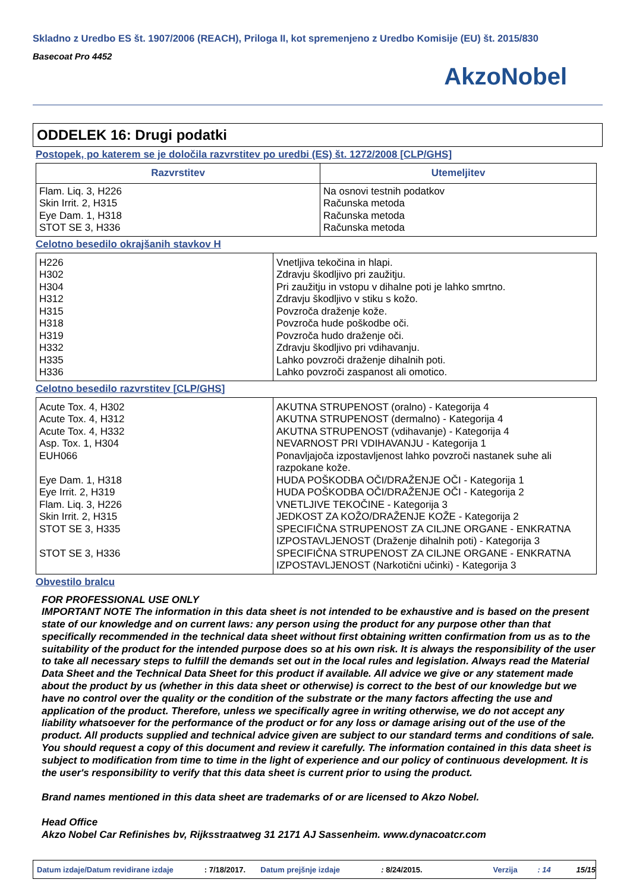Skladno z Uredbo ES št. 1907/2006 (REACH), Priloga II, kot spremenjeno z Uredbo Komisije (EU) št. 2015/830
Basecoat Pro 4452
AkzoNobel
ODDELEK 16: Drugi podatki
Postopek, po katerem se je določila razvrstitev po uredbi (ES) št. 1272/2008 [CLP/GHS]
| Razvrstitev | Utemeljitev |
| --- | --- |
| Flam. Liq. 3, H226 Skin Irrit. 2, H315 Eye Dam. 1, H318 STOT SE 3, H336 | Na osnovi testnih podatkov Računska metoda Računska metoda Računska metoda |
Celotno besedilo okrajšanih stavkov H
| H226 H302 H304 H312 H315 H318 H319 H332 H335 H336 | Vnetljiva tekočina in hlapi. Zdravju škodljivo pri zaužitju. Pri zaužitju in vstopu v dihalne poti je lahko smrtno. Zdravju škodljivo v stiku s kožo. Povzroča draženje kože. Povzroča hude poškodbe oči. Povzroča hudo draženje oči. Zdravju škodljivo pri vdihavanju. Lahko povzroči draženje dihalnih poti. Lahko povzroči zaspanost ali omotico. |
Celotno besedilo razvrstitev [CLP/GHS]
| Acute Tox. 4, H302 Acute Tox. 4, H312 Acute Tox. 4, H332 Asp. Tox. 1, H304 EUH066 Eye Dam. 1, H318 Eye Irrit. 2, H319 Flam. Liq. 3, H226 Skin Irrit. 2, H315 STOT SE 3, H335 STOT SE 3, H336 | AKUTNA STRUPENOST (oralno) - Kategorija 4 AKUTNA STRUPENOST (dermalno) - Kategorija 4 AKUTNA STRUPENOST (vdihavanje) - Kategorija 4 NEVARNOST PRI VDIHAVANJU - Kategorija 1 Ponavljajoča izpostavljenost lahko povzroči nastanek suhe ali razpokane kože. HUDA POŠKODBA OČI/DRAŽENJE OČI - Kategorija 1 HUDA POŠKODBA OČI/DRAŽENJE OČI - Kategorija 2 VNETLJIVE TEKOČINE - Kategorija 3 JEDKOST ZA KOŽO/DRAŽENJE KOŽE - Kategorija 2 SPECIFIČNA STRUPENOST ZA CILJNE ORGANE - ENKRATNA IZPOSTAVLJENOST (Draženje dihalnih poti) - Kategorija 3 SPECIFIČNA STRUPENOST ZA CILJNE ORGANE - ENKRATNA IZPOSTAVLJENOST (Narkotični učinki) - Kategorija 3 |
Obvestilo bralcu
FOR PROFESSIONAL USE ONLY
IMPORTANT NOTE The information in this data sheet is not intended to be exhaustive and is based on the present state of our knowledge and on current laws: any person using the product for any purpose other than that specifically recommended in the technical data sheet without first obtaining written confirmation from us as to the suitability of the product for the intended purpose does so at his own risk. It is always the responsibility of the user to take all necessary steps to fulfill the demands set out in the local rules and legislation. Always read the Material Data Sheet and the Technical Data Sheet for this product if available. All advice we give or any statement made about the product by us (whether in this data sheet or otherwise) is correct to the best of our knowledge but we have no control over the quality or the condition of the substrate or the many factors affecting the use and application of the product. Therefore, unless we specifically agree in writing otherwise, we do not accept any liability whatsoever for the performance of the product or for any loss or damage arising out of the use of the product. All products supplied and technical advice given are subject to our standard terms and conditions of sale. You should request a copy of this document and review it carefully. The information contained in this data sheet is subject to modification from time to time in the light of experience and our policy of continuous development. It is the user's responsibility to verify that this data sheet is current prior to using the product.
Brand names mentioned in this data sheet are trademarks of or are licensed to Akzo Nobel.
Head Office
Akzo Nobel Car Refinishes bv, Rijksstraatweg 31 2171 AJ Sassenheim. www.dynacoatcr.com
Datum izdaje/Datum revidirane izdaje: 7/18/2017. Datum prejšnje izdaje: 8/24/2015. Verzija: 14 15/15